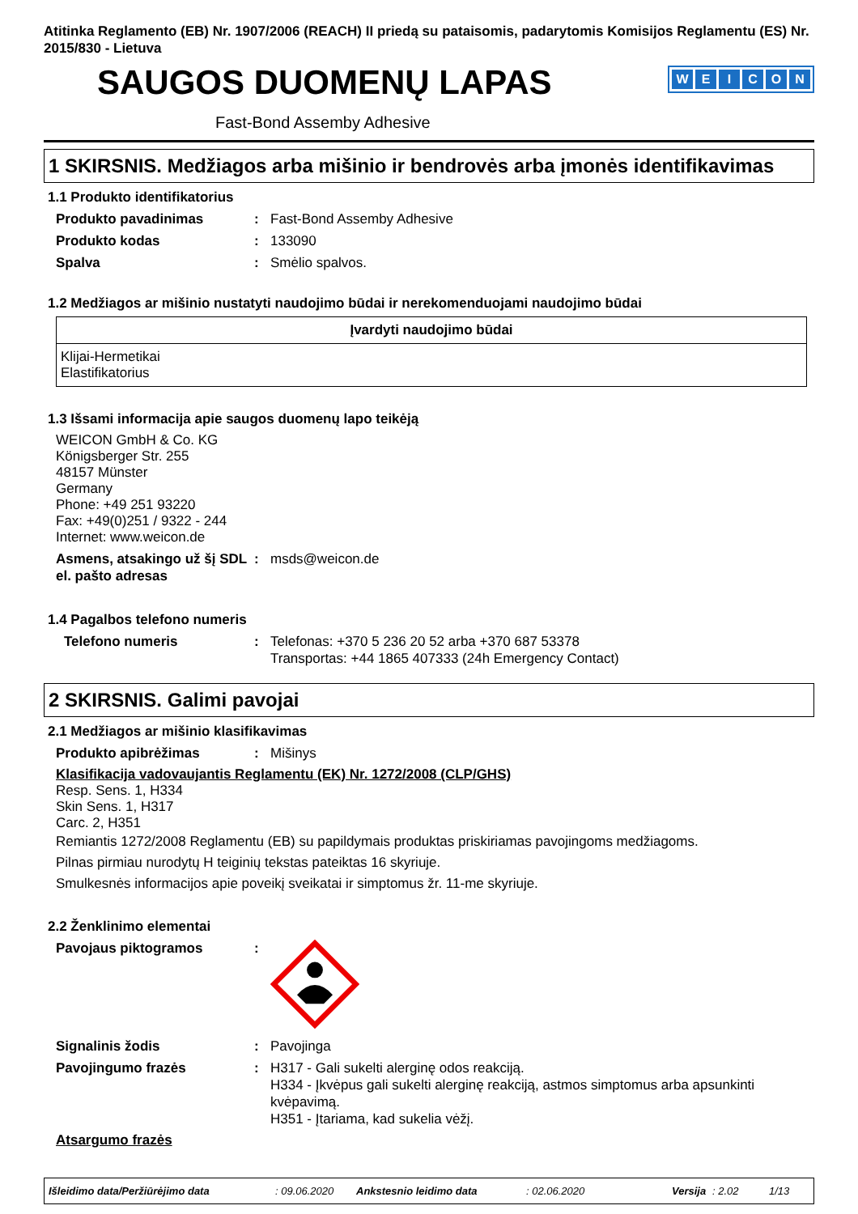Atitinka Reglamento (EB) Nr. 1907/2006 (REACH) II priedą su pataisomis, padarytomis Komisijos Reglamentu (ES) Nr. 2015/830 - Lietuva
SAUGOS DUOMENŲ LAPAS
WEICON
Fast-Bond Assemby Adhesive
1 SKIRSNIS. Medžiagos arba mišinio ir bendrovės arba įmonės identifikavimas
1.1 Produkto identifikatorius
Produkto pavadinimas : Fast-Bond Assemby Adhesive
Produkto kodas : 133090
Spalva : Smėlio spalvos.
1.2 Medžiagos ar mišinio nustatyti naudojimo būdai ir nerekomenduojami naudojimo būdai
| Įvardyti naudojimo būdai |
| --- |
| Klijai-Hermetikai Elastifikatorius |
1.3 Išsami informacija apie saugos duomenų lapo teikėją
WEICON GmbH & Co. KG
Königsberger Str. 255
48157 Münster
Germany
Phone: +49 251 93220
Fax: +49(0)251 / 9322 - 244
Internet: www.weicon.de
Asmens, atsakingo už šį SDL el. pašto adresas
: msds@weicon.de
1.4 Pagalbos telefono numeris
Telefono numeris : Telefonas: +370 5 236 20 52 arba +370 687 53378
Transportas: +44 1865 407333 (24h Emergency Contact)
2 SKIRSNIS. Galimi pavojai
2.1 Medžiagos ar mišinio klasifikavimas
Produkto apibrėžimas : Mišinys
Klasifikacija vadovaujantis Reglamentu (EK) Nr. 1272/2008 (CLP/GHS)
Resp. Sens. 1, H334
Skin Sens. 1, H317
Carc. 2, H351
Remiantis 1272/2008 Reglamentu (EB) su papildymais produktas priskiriamas pavojingoms medžiagoms.
Pilnas pirmiau nurodytų H teiginių tekstas pateiktas 16 skyriuje.
Smulkesnės informacijos apie poveikį sveikatai ir simptomus žr. 11-me skyriuje.
2.2 Ženklinimo elementai
Pavojaus piktogramos :
Signalinis žodis : Pavojinga
Pavojingumo frazės : H317 - Gali sukelti alerginę odos reakciją.
H334 - Įkvėpus gali sukelti alerginę reakciją, astmos simptomus arba apsunkinti kvėpavimą.
H351 - Įtariama, kad sukelia vėžį.
Atsargumo frazės
Išleidimo data/Peržiūrėjimo data: 09.06.2020 Ankstesnio leidimo data: 02.06.2020 Versija: 2.02 1/13